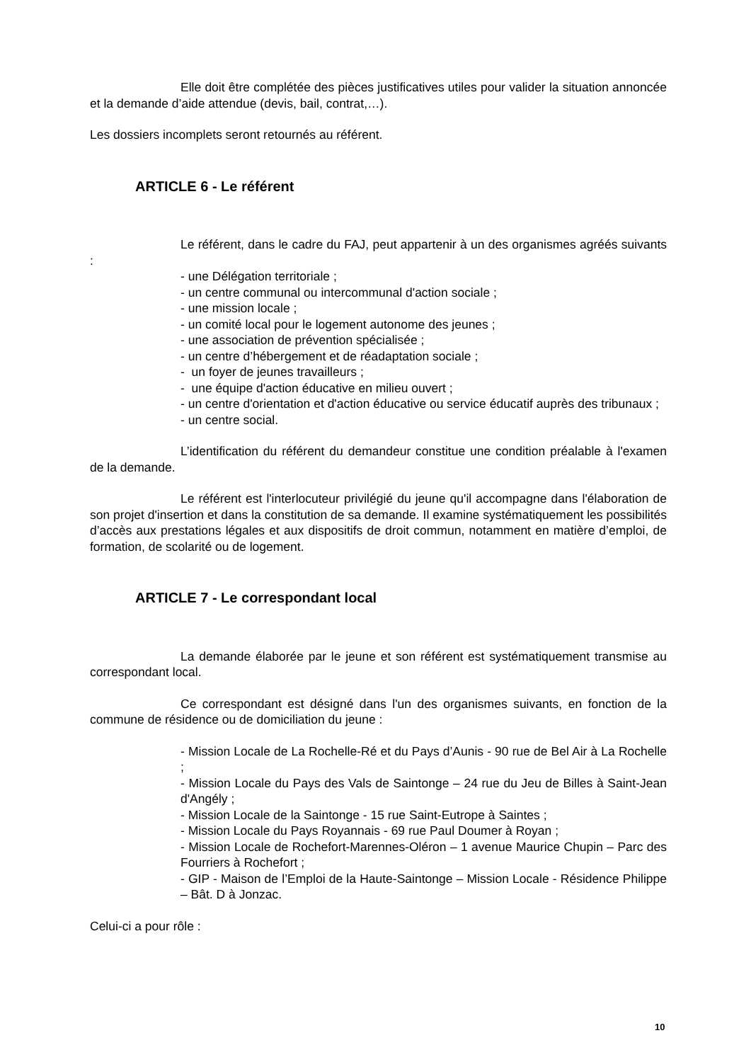Elle doit être complétée des pièces justificatives utiles pour valider la situation annoncée et la demande d’aide attendue (devis, bail, contrat,…).
Les dossiers incomplets seront retournés au référent.
ARTICLE 6 - Le référent
Le référent, dans le cadre du FAJ, peut appartenir à un des organismes agréés suivants :
- une Délégation territoriale ;
- un centre communal ou intercommunal d'action sociale ;
- une mission locale ;
- un comité local pour le logement autonome des jeunes ;
- une association de prévention spécialisée ;
- un centre d’hébergement et de réadaptation sociale ;
- un foyer de jeunes travailleurs ;
- une équipe d'action éducative en milieu ouvert ;
- un centre d'orientation et d'action éducative ou service éducatif auprès des tribunaux ;
- un centre social.
L’identification du référent du demandeur constitue une condition préalable à l'examen de la demande.
Le référent est l'interlocuteur privilégié du jeune qu'il accompagne dans l'élaboration de son projet d'insertion et dans la constitution de sa demande. Il examine systématiquement les possibilités d’accès aux prestations légales et aux dispositifs de droit commun, notamment en matière d’emploi, de formation, de scolarité ou de logement.
ARTICLE 7 - Le correspondant local
La demande élaborée par le jeune et son référent est systématiquement transmise au correspondant local.
Ce correspondant est désigné dans l'un des organismes suivants, en fonction de la commune de résidence ou de domiciliation du jeune :
- Mission Locale de La Rochelle-Ré et du Pays d’Aunis - 90 rue de Bel Air à La Rochelle ;
- Mission Locale du Pays des Vals de Saintonge – 24 rue du Jeu de Billes à Saint-Jean d'Angély ;
- Mission Locale de la Saintonge - 15 rue Saint-Eutrope à Saintes ;
- Mission Locale du Pays Royannais - 69 rue Paul Doumer à Royan ;
- Mission Locale de Rochefort-Marennes-Oléron – 1 avenue Maurice Chupin – Parc des Fourriers à Rochefort ;
- GIP - Maison de l’Emploi de la Haute-Saintonge – Mission Locale - Résidence Philippe – Bât. D à Jonzac.
Celui-ci a pour rôle :
10